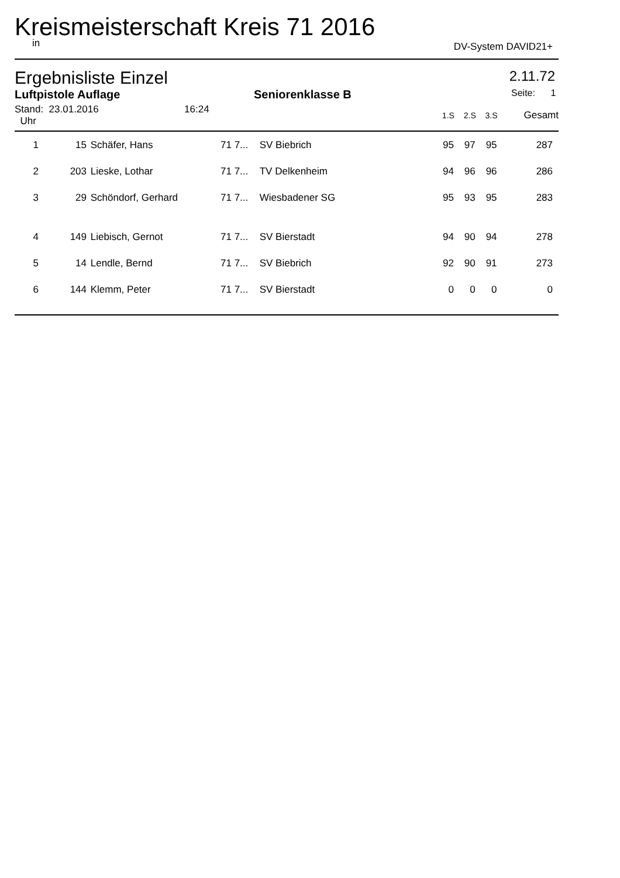Kreismeisterschaft Kreis 71 2016
in DV-System DAVID21+
Ergebnisliste Einzel 2.11.72
Luftpistole Auflage Seniorenklasse B Seite: 1
| Stand: 23.01.2016 16:24 Uhr | | | | | 1.S | 2.S | 3.S | Gesamt |
| 1 | 15 | Schäfer, Hans | 71 7... | SV Biebrich | 95 | 97 | 95 | 287 |
| 2 | 203 | Lieske, Lothar | 71 7... | TV Delkenheim | 94 | 96 | 96 | 286 |
| 3 | 29 | Schöndorf, Gerhard | 71 7... | Wiesbadener SG | 95 | 93 | 95 | 283 |
| 4 | 149 | Liebisch, Gernot | 71 7... | SV Bierstadt | 94 | 90 | 94 | 278 |
| 5 | 14 | Lendle, Bernd | 71 7... | SV Biebrich | 92 | 90 | 91 | 273 |
| 6 | 144 | Klemm, Peter | 71 7... | SV Bierstadt | 0 | 0 | 0 | 0 |